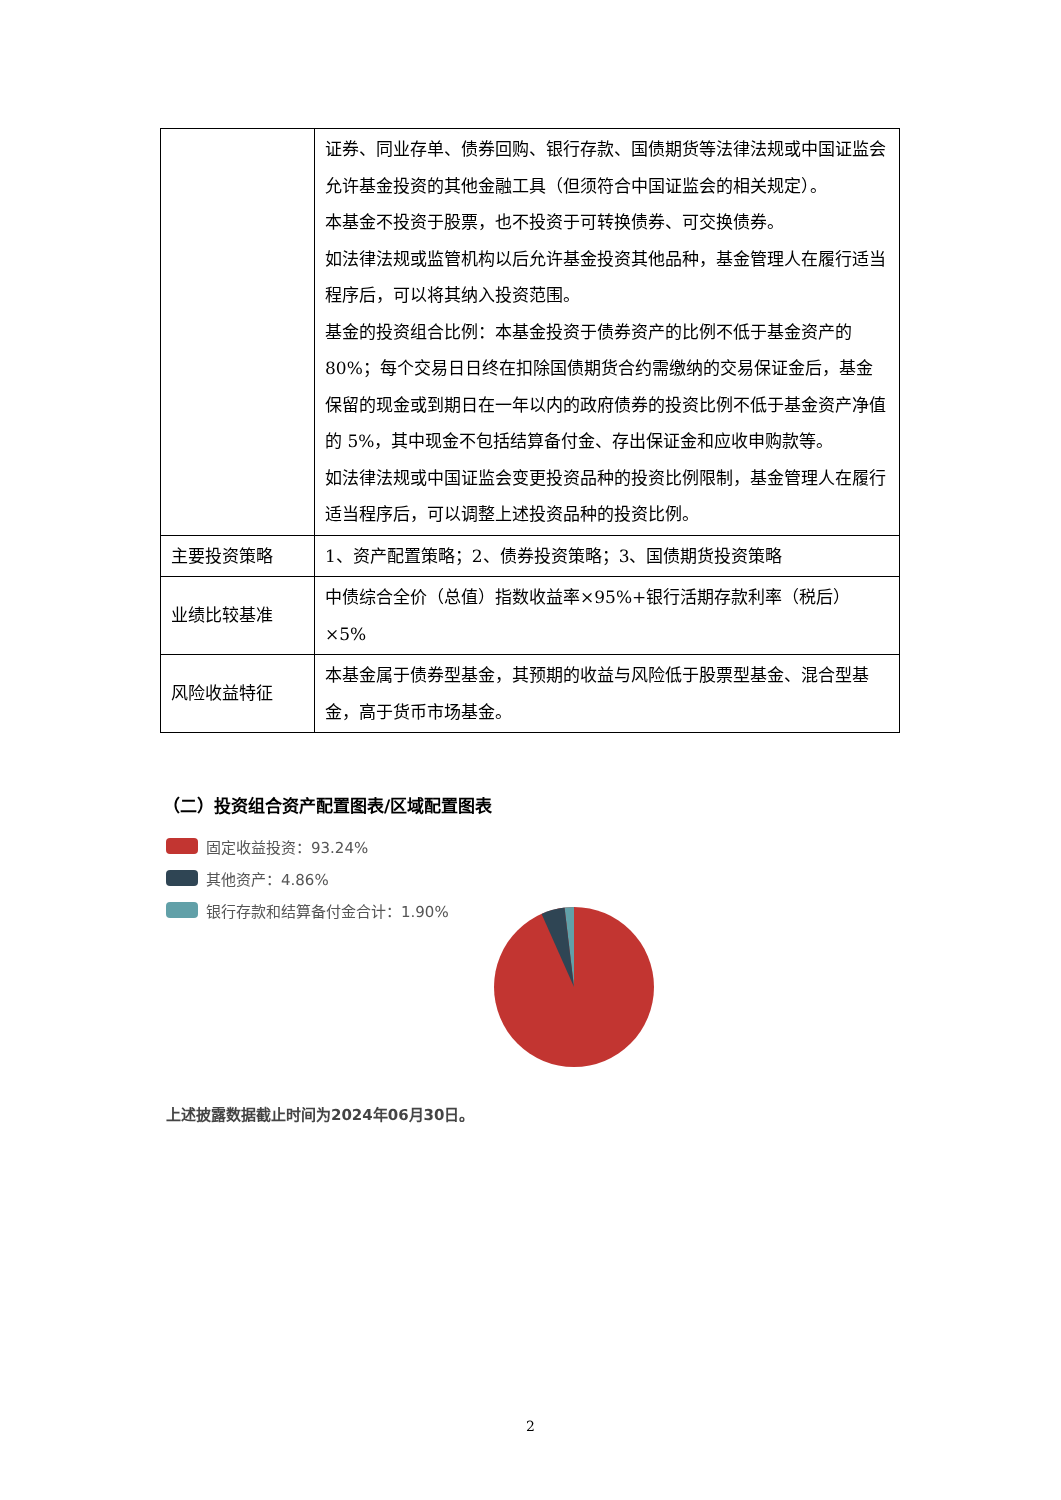| | 证券、同业存单、债券回购、银行存款、国债期货等法律法规或中国证监会允许基金投资的其他金融工具（但须符合中国证监会的相关规定）。 本基金不投资于股票，也不投资于可转换债券、可交换债券。 如法律法规或监管机构以后允许基金投资其他品种，基金管理人在履行适当程序后，可以将其纳入投资范围。 基金的投资组合比例：本基金投资于债券资产的比例不低于基金资产的 80%；每个交易日日终在扣除国债期货合约需缴纳的交易保证金后，基金保留的现金或到期日在一年以内的政府债券的投资比例不低于基金资产净值的 5%，其中现金不包括结算备付金、存出保证金和应收申购款等。 如法律法规或中国证监会变更投资品种的投资比例限制，基金管理人在履行适当程序后，可以调整上述投资品种的投资比例。 |
| 主要投资策略 | 1、资产配置策略；2、债券投资策略；3、国债期货投资策略 |
| 业绩比较基准 | 中债综合全价（总值）指数收益率×95%+银行活期存款利率（税后）×5% |
| 风险收益特征 | 本基金属于债券型基金，其预期的收益与风险低于股票型基金、混合型基金，高于货币市场基金。 |
（二）投资组合资产配置图表/区域配置图表
固定收益投资：93.24%
其他资产：4.86%
银行存款和结算备付金合计：1.90%
上述披露数据截止时间为2024年06月30日。
2